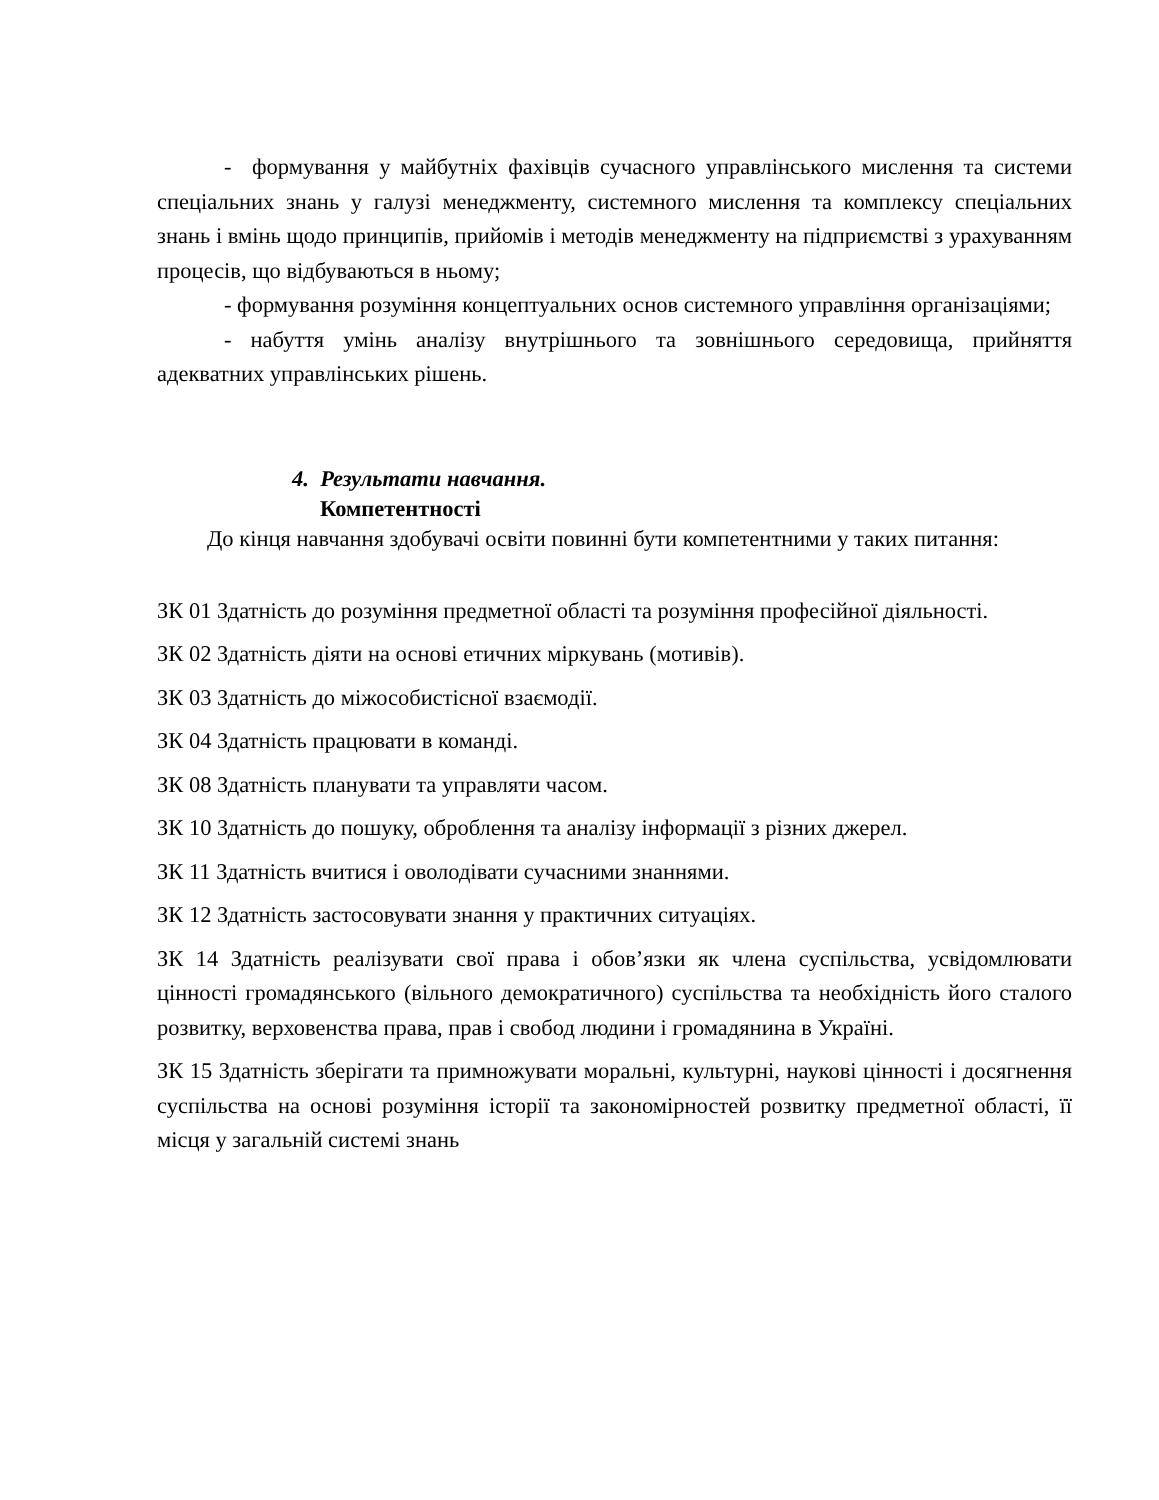- формування у майбутніх фахівців сучасного управлінського мислення та системи спеціальних знань у галузі менеджменту, системного мислення та комплексу спеціальних знань і вмінь щодо принципів, прийомів і методів менеджменту на підприємстві з урахуванням процесів, що відбуваються в ньому;
- формування розуміння концептуальних основ системного управління організаціями;
- набуття умінь аналізу внутрішнього та зовнішнього середовища, прийняття адекватних управлінських рішень.
4. Результати навчання.
Компетентності
До кінця навчання здобувачі освіти повинні бути компетентними у таких питання:
ЗК 01 Здатність до розуміння предметної області та розуміння професійної діяльності.
ЗК 02 Здатність діяти на основі етичних міркувань (мотивів).
ЗК 03 Здатність до міжособистісної взаємодії.
ЗК 04 Здатність працювати в команді.
ЗК 08 Здатність планувати та управляти часом.
ЗК 10 Здатність до пошуку, оброблення та аналізу інформації з різних джерел.
ЗК 11 Здатність вчитися і оволодівати сучасними знаннями.
ЗК 12 Здатність застосовувати знання у практичних ситуаціях.
ЗК 14 Здатність реалізувати свої права і обов’язки як члена суспільства, усвідомлювати цінності громадянського (вільного демократичного) суспільства та необхідність його сталого розвитку, верховенства права, прав і свобод людини і громадянина в Україні.
ЗК 15 Здатність зберігати та примножувати моральні, культурні, наукові цінності і досягнення суспільства на основі розуміння історії та закономірностей розвитку предметної області, її місця у загальній системі знань